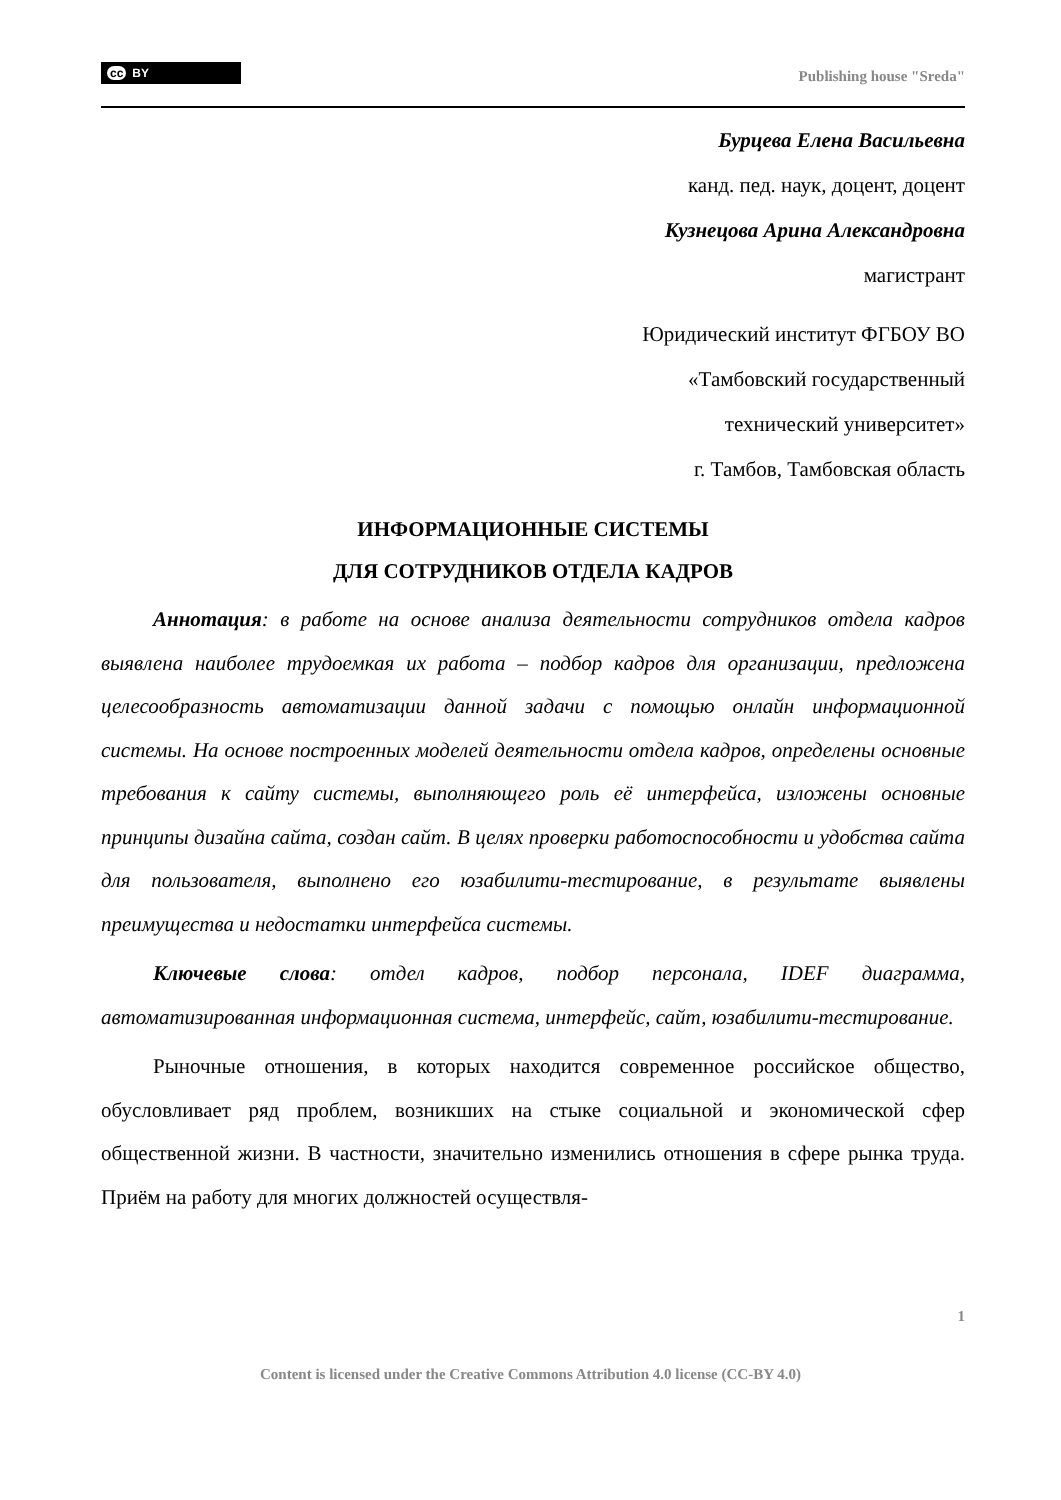cc BY
Publishing house "Sreda"
Бурцева Елена Васильевна
канд. пед. наук, доцент, доцент
Кузнецова Арина Александровна
магистрант
Юридический институт ФГБОУ ВО
«Тамбовский государственный
технический университет»
г. Тамбов, Тамбовская область
ИНФОРМАЦИОННЫЕ СИСТЕМЫ
ДЛЯ СОТРУДНИКОВ ОТДЕЛА КАДРОВ
Аннотация: в работе на основе анализа деятельности сотрудников отдела кадров выявлена наиболее трудоемкая их работа – подбор кадров для организации, предложена целесообразность автоматизации данной задачи с помощью онлайн информационной системы. На основе построенных моделей деятельности отдела кадров, определены основные требования к сайту системы, выполняющего роль её интерфейса, изложены основные принципы дизайна сайта, создан сайт. В целях проверки работоспособности и удобства сайта для пользователя, выполнено его юзабилити-тестирование, в результате выявлены преимущества и недостатки интерфейса системы.
Ключевые слова: отдел кадров, подбор персонала, IDEF диаграмма, автоматизированная информационная система, интерфейс, сайт, юзабилити-тестирование.
Рыночные отношения, в которых находится современное российское общество, обусловливает ряд проблем, возникших на стыке социальной и экономической сфер общественной жизни. В частности, значительно изменились отношения в сфере рынка труда. Приём на работу для многих должностей осуществля-
1
Content is licensed under the Creative Commons Attribution 4.0 license (CC-BY 4.0)